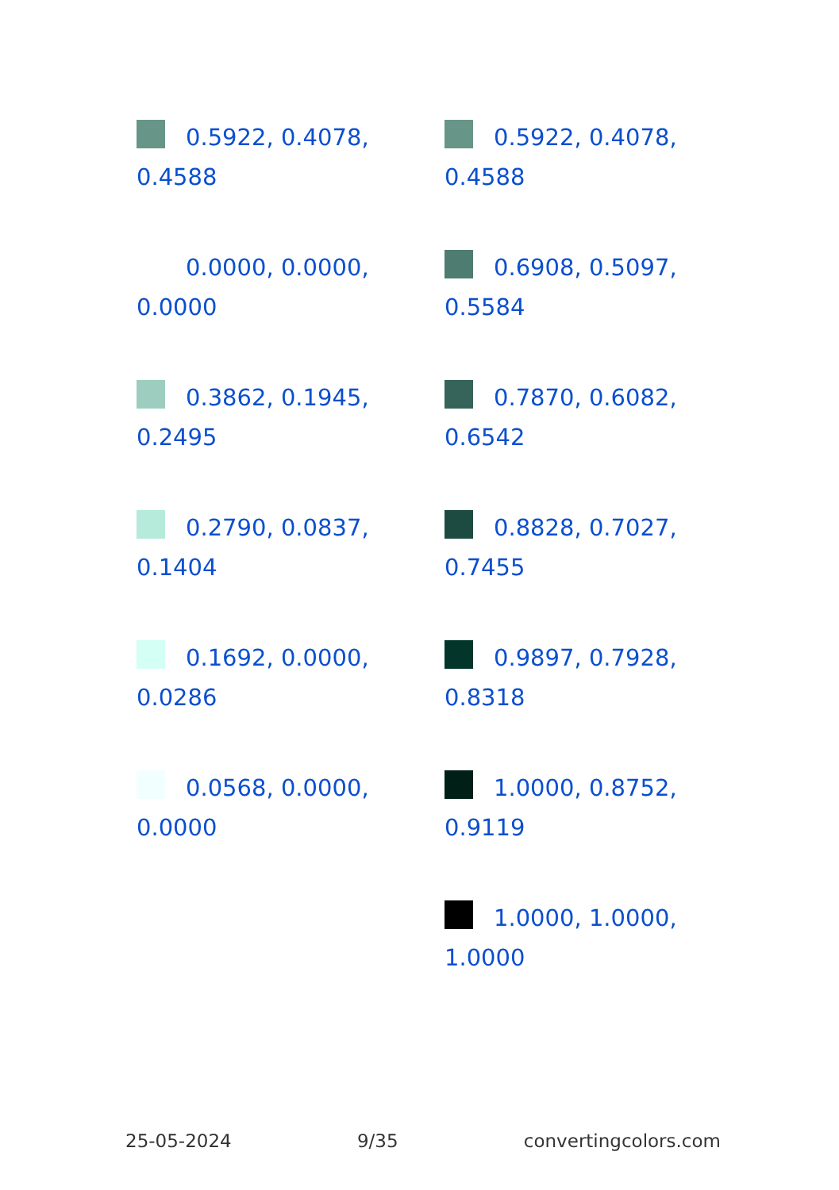0.5922, 0.4078, 0.4588
0.0000, 0.0000, 0.0000
0.3862, 0.1945, 0.2495
0.2790, 0.0837, 0.1404
0.1692, 0.0000, 0.0286
0.0568, 0.0000, 0.0000
0.5922, 0.4078, 0.4588
0.6908, 0.5097, 0.5584
0.7870, 0.6082, 0.6542
0.8828, 0.7027, 0.7455
0.9897, 0.7928, 0.8318
1.0000, 0.8752, 0.9119
1.0000, 1.0000, 1.0000
25-05-2024 9/35 convertingcolors.com